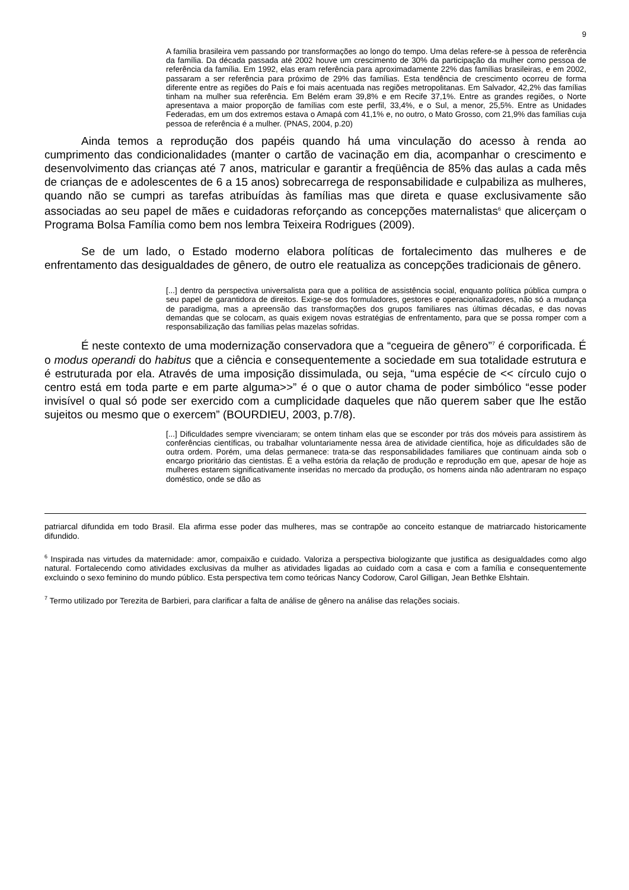9
A família brasileira vem passando por transformações ao longo do tempo. Uma delas refere-se à pessoa de referência da família. Da década passada até 2002 houve um crescimento de 30% da participação da mulher como pessoa de referência da família. Em 1992, elas eram referência para aproximadamente 22% das famílias brasileiras, e em 2002, passaram a ser referência para próximo de 29% das famílias. Esta tendência de crescimento ocorreu de forma diferente entre as regiões do País e foi mais acentuada nas regiões metropolitanas. Em Salvador, 42,2% das famílias tinham na mulher sua referência. Em Belém eram 39,8% e em Recife 37,1%. Entre as grandes regiões, o Norte apresentava a maior proporção de famílias com este perfil, 33,4%, e o Sul, a menor, 25,5%. Entre as Unidades Federadas, em um dos extremos estava o Amapá com 41,1% e, no outro, o Mato Grosso, com 21,9% das famílias cuja pessoa de referência é a mulher. (PNAS, 2004, p.20)
Ainda temos a reprodução dos papéis quando há uma vinculação do acesso à renda ao cumprimento das condicionalidades (manter o cartão de vacinação em dia, acompanhar o crescimento e desenvolvimento das crianças até 7 anos, matricular e garantir a freqüência de 85% das aulas a cada mês de crianças de e adolescentes de 6 a 15 anos) sobrecarrega de responsabilidade e culpabiliza as mulheres, quando não se cumpri as tarefas atribuídas às famílias mas que direta e quase exclusivamente são associadas ao seu papel de mães e cuidadoras reforçando as concepções maternalistas<sup>6</sup> que alicerçam o Programa Bolsa Família como bem nos lembra Teixeira Rodrigues (2009).
Se de um lado, o Estado moderno elabora políticas de fortalecimento das mulheres e de enfrentamento das desigualdades de gênero, de outro ele reatualiza as concepções tradicionais de gênero.
[...] dentro da perspectiva universalista para que a política de assistência social, enquanto política pública cumpra o seu papel de garantidora de direitos. Exige-se dos formuladores, gestores e operacionalizadores, não só a mudança de paradigma, mas a apreensão das transformações dos grupos familiares nas últimas décadas, e das novas demandas que se colocam, as quais exigem novas estratégias de enfrentamento, para que se possa romper com a responsabilização das famílias pelas mazelas sofridas.
É neste contexto de uma modernização conservadora que a “cegueira de gênero”<sup>7</sup> é corporificada. É o modus operandi do habitus que a ciência e consequentemente a sociedade em sua totalidade estrutura e é estruturada por ela. Através de uma imposição dissimulada, ou seja, “uma espécie de << círculo cujo o centro está em toda parte e em parte alguma>>” é o que o autor chama de poder simbólico “esse poder invisível o qual só pode ser exercido com a cumplicidade daqueles que não querem saber que lhe estão sujeitos ou mesmo que o exercem” (BOURDIEU, 2003, p.7/8).
[...] Dificuldades sempre vivenciaram; se ontem tinham elas que se esconder por trás dos móveis para assistirem às conferências científicas, ou trabalhar voluntariamente nessa área de atividade científica, hoje as dificuldades são de outra ordem. Porém, uma delas permanece: trata-se das responsabilidades familiares que continuam ainda sob o encargo prioritário das cientistas. É a velha estória da relação de produção e reprodução em que, apesar de hoje as mulheres estarem significativamente inseridas no mercado da produção, os homens ainda não adentraram no espaço doméstico, onde se dão as
patriarcal difundida em todo Brasil. Ela afirma esse poder das mulheres, mas se contrapõe ao conceito estanque de matriarcado historicamente difundido.
<sup>6</sup> Inspirada nas virtudes da maternidade: amor, compaixão e cuidado. Valoriza a perspectiva biologizante que justifica as desigualdades como algo natural. Fortalecendo como atividades exclusivas da mulher as atividades ligadas ao cuidado com a casa e com a família e consequentemente excluindo o sexo feminino do mundo público. Esta perspectiva tem como teóricas Nancy Codorow, Carol Gilligan, Jean Bethke Elshtain.
<sup>7</sup> Termo utilizado por Terezita de Barbieri, para clarificar a falta de análise de gênero na análise das relações sociais.